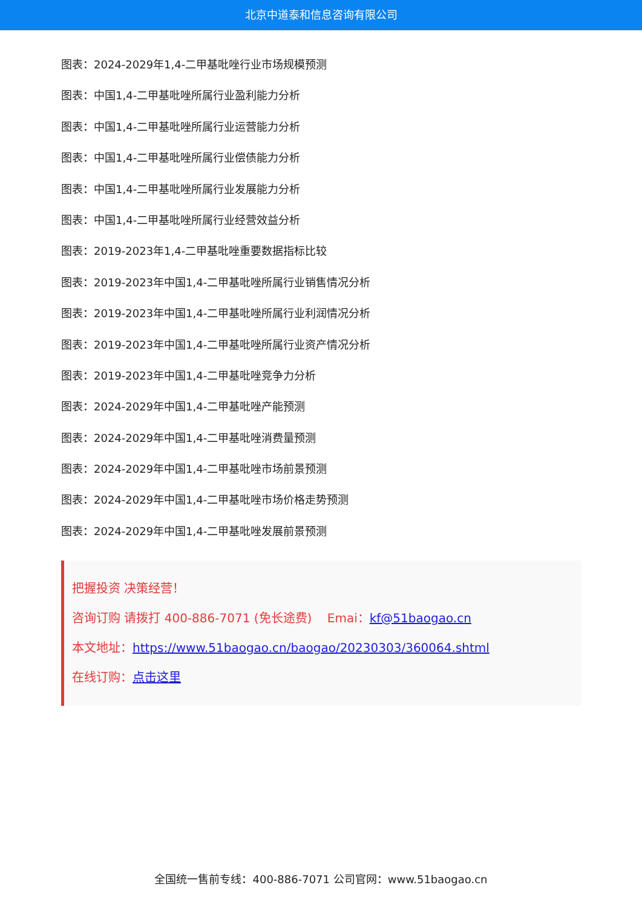北京中道泰和信息咨询有限公司
图表：2024-2029年1,4-二甲基吡唑行业市场规模预测
图表：中国1,4-二甲基吡唑所属行业盈利能力分析
图表：中国1,4-二甲基吡唑所属行业运营能力分析
图表：中国1,4-二甲基吡唑所属行业偿债能力分析
图表：中国1,4-二甲基吡唑所属行业发展能力分析
图表：中国1,4-二甲基吡唑所属行业经营效益分析
图表：2019-2023年1,4-二甲基吡唑重要数据指标比较
图表：2019-2023年中国1,4-二甲基吡唑所属行业销售情况分析
图表：2019-2023年中国1,4-二甲基吡唑所属行业利润情况分析
图表：2019-2023年中国1,4-二甲基吡唑所属行业资产情况分析
图表：2019-2023年中国1,4-二甲基吡唑竞争力分析
图表：2024-2029年中国1,4-二甲基吡唑产能预测
图表：2024-2029年中国1,4-二甲基吡唑消费量预测
图表：2024-2029年中国1,4-二甲基吡唑市场前景预测
图表：2024-2029年中国1,4-二甲基吡唑市场价格走势预测
图表：2024-2029年中国1,4-二甲基吡唑发展前景预测
把握投资 决策经营！
咨询订购 请拨打 400-886-7071 (免长途费) Emai：kf@51baogao.cn
本文地址：https://www.51baogao.cn/baogao/20230303/360064.shtml
在线订购：点击这里
全国统一售前专线：400-886-7071 公司官网：www.51baogao.cn